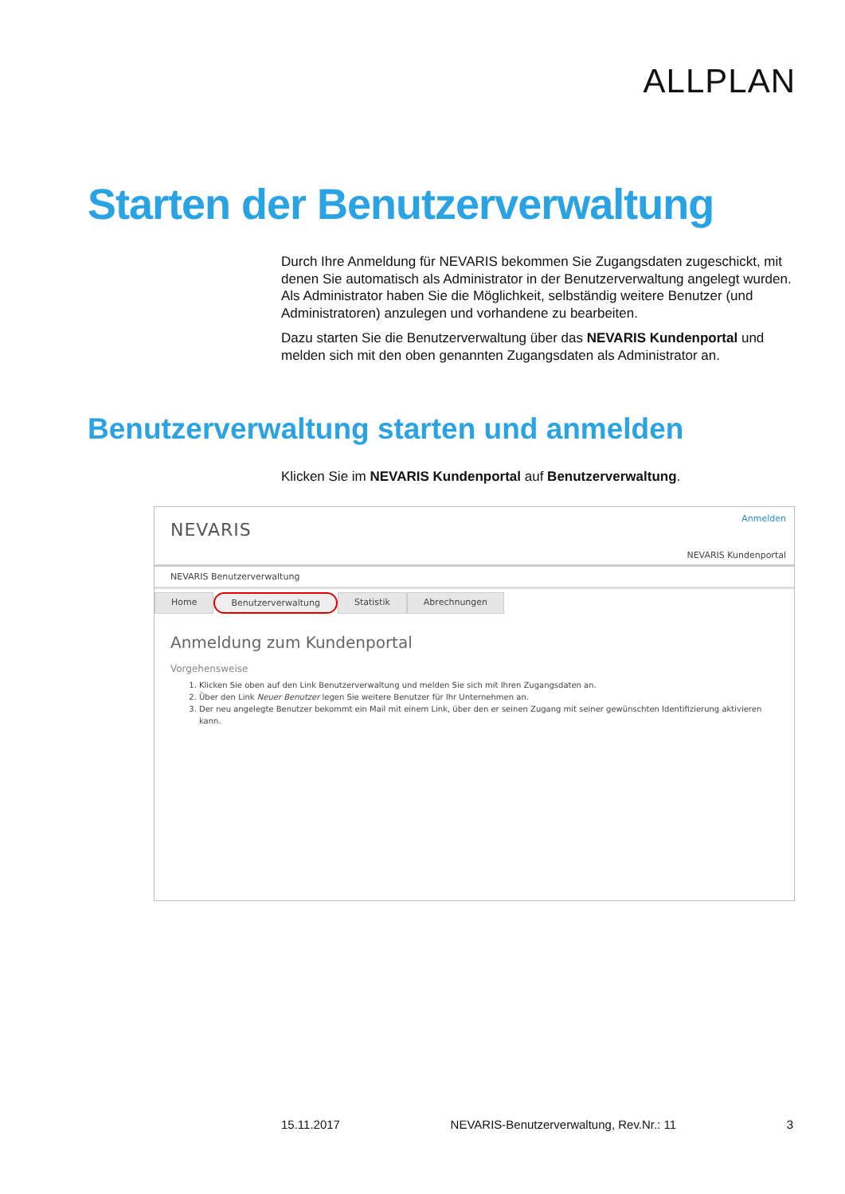ALLPLAN
Starten der Benutzerverwaltung
Durch Ihre Anmeldung für NEVARIS bekommen Sie Zugangsdaten zugeschickt, mit denen Sie automatisch als Administrator in der Benutzerverwaltung angelegt wurden. Als Administrator haben Sie die Möglichkeit, selbständig weitere Benutzer (und Administratoren) anzulegen und vorhandene zu bearbeiten.
Dazu starten Sie die Benutzerverwaltung über das NEVARIS Kundenportal und melden sich mit den oben genannten Zugangsdaten als Administrator an.
Benutzerverwaltung starten und anmelden
Klicken Sie im NEVARIS Kundenportal auf Benutzerverwaltung.
NEVARIS
Anmelden
NEVARIS Kundenportal
NEVARIS Benutzerverwaltung
Home Benutzerverwaltung Statistik Abrechnungen
Anmeldung zum Kundenportal
Vorgehensweise
1. Klicken Sie oben auf den Link Benutzerverwaltung und melden Sie sich mit Ihren Zugangsdaten an.
2. Über den Link Neuer Benutzer legen Sie weitere Benutzer für Ihr Unternehmen an.
3. Der neu angelegte Benutzer bekommt ein Mail mit einem Link, über den er seinen Zugang mit seiner gewünschten Identifizierung aktivieren kann.
15.11.2017 NEVARIS-Benutzerverwaltung, Rev.Nr.: 11 3